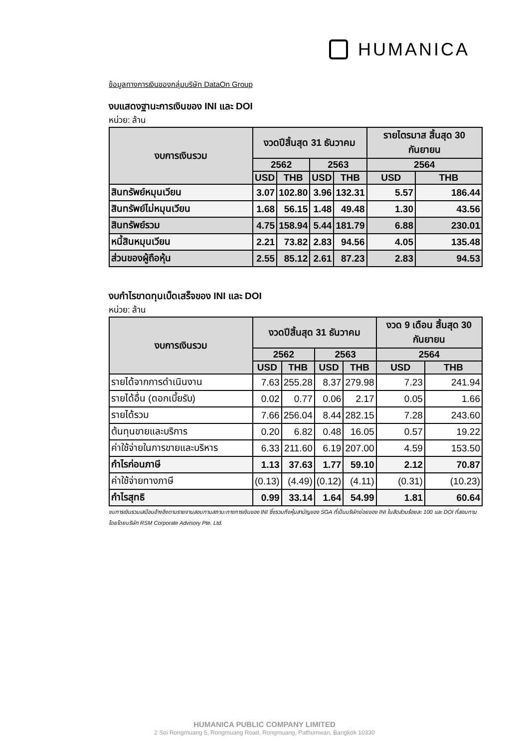HUMANICA
ข้อมูลทางการเงินของกลุ่มบริษัท DataOn Group
งบแสดงฐานะการเงินของ INI และ DOI
หน่วย: ล้าน
| งบการเงินรวม | งวดปีสิ้นสุด 31 ธันวาคม | | | | รายไตรมาส สิ้นสุด 30 กันยายน | |
| --- | --- | --- | --- | --- | --- | --- |
| | 2562 | | 2563 | | 2564 | |
| | USD | THB | USD | THB | USD | THB |
| สินทรัพย์หมุนเวียน | 3.07 | 102.80 | 3.96 | 132.31 | 5.57 | 186.44 |
| สินทรัพย์ไม่หมุนเวียน | 1.68 | 56.15 | 1.48 | 49.48 | 1.30 | 43.56 |
| สินทรัพย์รวม | 4.75 | 158.94 | 5.44 | 181.79 | 6.88 | 230.01 |
| หนี้สินหมุนเวียน | 2.21 | 73.82 | 2.83 | 94.56 | 4.05 | 135.48 |
| ส่วนของผู้ถือหุ้น | 2.55 | 85.12 | 2.61 | 87.23 | 2.83 | 94.53 |
งบกำไรขาดทุนเบ็ดเสร็จของ INI และ DOI
หน่วย: ล้าน
| งบการเงินรวม | งวดปีสิ้นสุด 31 ธันวาคม | | | | งวด 9 เดือน สิ้นสุด 30 กันยายน | |
| --- | --- | --- | --- | --- | --- | --- |
| | 2562 | | 2563 | | 2564 | |
| | USD | THB | USD | THB | USD | THB |
| รายได้จากการดำเนินงาน | 7.63 | 255.28 | 8.37 | 279.98 | 7.23 | 241.94 |
| รายได้อื่น (ดอกเบี้ยรับ) | 0.02 | 0.77 | 0.06 | 2.17 | 0.05 | 1.66 |
| รายได้รวม | 7.66 | 256.04 | 8.44 | 282.15 | 7.28 | 243.60 |
| ต้นทุนขายและบริการ | 0.20 | 6.82 | 0.48 | 16.05 | 0.57 | 19.22 |
| ค่าใช้จ่ายในการขายและบริหาร | 6.33 | 211.60 | 6.19 | 207.00 | 4.59 | 153.50 |
| กำไรก่อนภาษี | 1.13 | 37.63 | 1.77 | 59.10 | 2.12 | 70.87 |
| ค่าใช้จ่ายทางภาษี | (0.13) | (4.49) | (0.12) | (4.11) | (0.31) | (10.23) |
| กำไรสุทธิ | 0.99 | 33.14 | 1.64 | 54.99 | 1.81 | 60.64 |
งบการเงินรวมเสมือนอ้างอิงตามรายงานสอบทานสถานะทางการเงินของ INI ซึ่งรวมถึงหุ้นสามัญของ SGA ที่เป็นบริษัทย่อยของ INI ในสัดส่วนร้อยละ 100 และ DOI ที่สอบทานโดยโดยบริษัท RSM Corporate Advisory Pte. Ltd.
HUMANICA PUBLIC COMPANY LIMITED
2 Soi Rongmuang 5, Rongmuang Road, Rongmuang, Pathumwan, Bangkok 10330